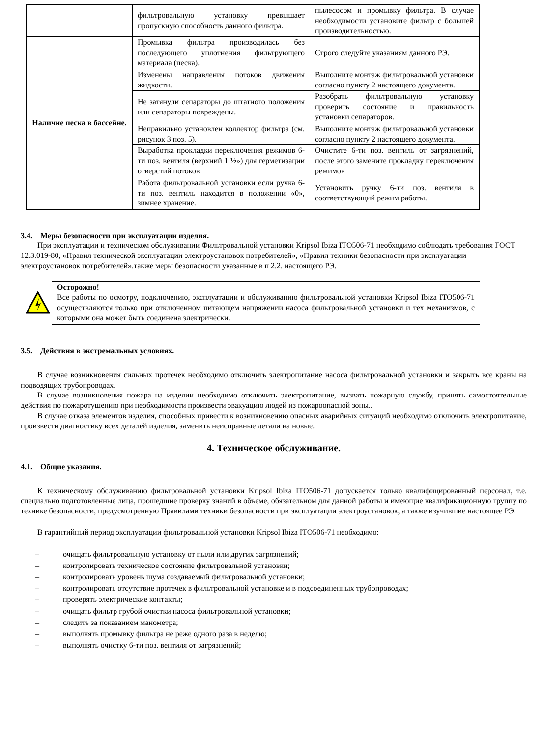| | фильтровальную установку превышает пропускную способность данного фильтра. | пылесосом и промывку фильтра. В случае необходимости установите фильтр с большей производительностью. |
| Наличие песка в бассейне. | Промывка фильтра производилась без последующего уплотнения фильтрующего материала (песка). | Строго следуйте указаниям данного РЭ. |
| | Изменены направления потоков движения жидкости. | Выполните монтаж фильтровальной установки согласно пункту 2 настоящего документа. |
| | Не затянули сепараторы до штатного положения или сепараторы повреждены. | Разобрать фильтровальную установку проверить состояние и правильность установки сепараторов. |
| | Неправильно установлен коллектор фильтра (см. рисунок 3 поз. 5). | Выполните монтаж фильтровальной установки согласно пункту 2 настоящего документа. |
| | Выработка прокладки переключения режимов 6-ти поз. вентиля (верхний 1 ½») для герметизации отверстий потоков | Очистите 6-ти поз. вентиль от загрязнений, после этого замените прокладку переключения режимов |
| | Работа фильтровальной установки если ручка 6-ти поз. вентиль находится в положении «0», зимнее хранение. | Установить ручку 6-ти поз. вентиля в соответствующий режим работы. |
3.4. Меры безопасности при эксплуатации изделия.
При эксплуатации и техническом обслуживании Фильтровальной установки Kripsol Ibiza ITO506-71 необходимо соблюдать требования ГОСТ 12.3.019-80, «Правил технической эксплуатации электроустановок потребителей», «Правил техники безопасности при эксплуатации электроустановок потребителей».также меры безопасности указанные в п 2.2. настоящего РЭ.
Осторожно!
Все работы по осмотру, подключению, эксплуатации и обслуживанию фильтровальной установки Kripsol Ibiza ITO506-71 осуществляются только при отключенном питающем напряжении насоса фильтровальной установки и тех механизмов, с которыми она может быть соединена электрически.
3.5. Действия в экстремальных условиях.
В случае возникновения сильных протечек необходимо отключить электропитание насоса фильтровальной установки и закрыть все краны на подводящих трубопроводах.
В случае возникновения пожара на изделии необходимо отключить электропитание, вызвать пожарную службу, принять самостоятельные действия по пожаротушению при необходимости произвести эвакуацию людей из пожароопасной зоны..
В случае отказа элементов изделия, способных привести к возникновению опасных аварийных ситуаций необходимо отключить электропитание, произвести диагностику всех деталей изделия, заменить неисправные детали на новые.
4. Техническое обслуживание.
4.1. Общие указания.
К техническому обслуживанию фильтровальной установки Kripsol Ibiza ITO506-71 допускается только квалифицированный персонал, т.е. специально подготовленные лица, прошедшие проверку знаний в объеме, обязательном для данной работы и имеющие квалификационную группу по технике безопасности, предусмотренную Правилами техники безопасности при эксплуатации электроустановок, а также изучившие настоящее РЭ.
В гарантийный период эксплуатации фильтровальной установки Kripsol Ibiza ITO506-71 необходимо:
– очищать фильтровальную установку от пыли или других загрязнений;
– контролировать техническое состояние фильтровальной установки;
– контролировать уровень шума создаваемый фильтровальной установки;
– контролировать отсутствие протечек в фильтровальной установке и в подсоединенных трубопроводах;
– проверять электрические контакты;
– очищать фильтр грубой очистки насоса фильтровальной установки;
– следить за показанием манометра;
– выполнять промывку фильтра не реже одного раза в неделю;
– выполнять очистку 6-ти поз. вентиля от загрязнений;